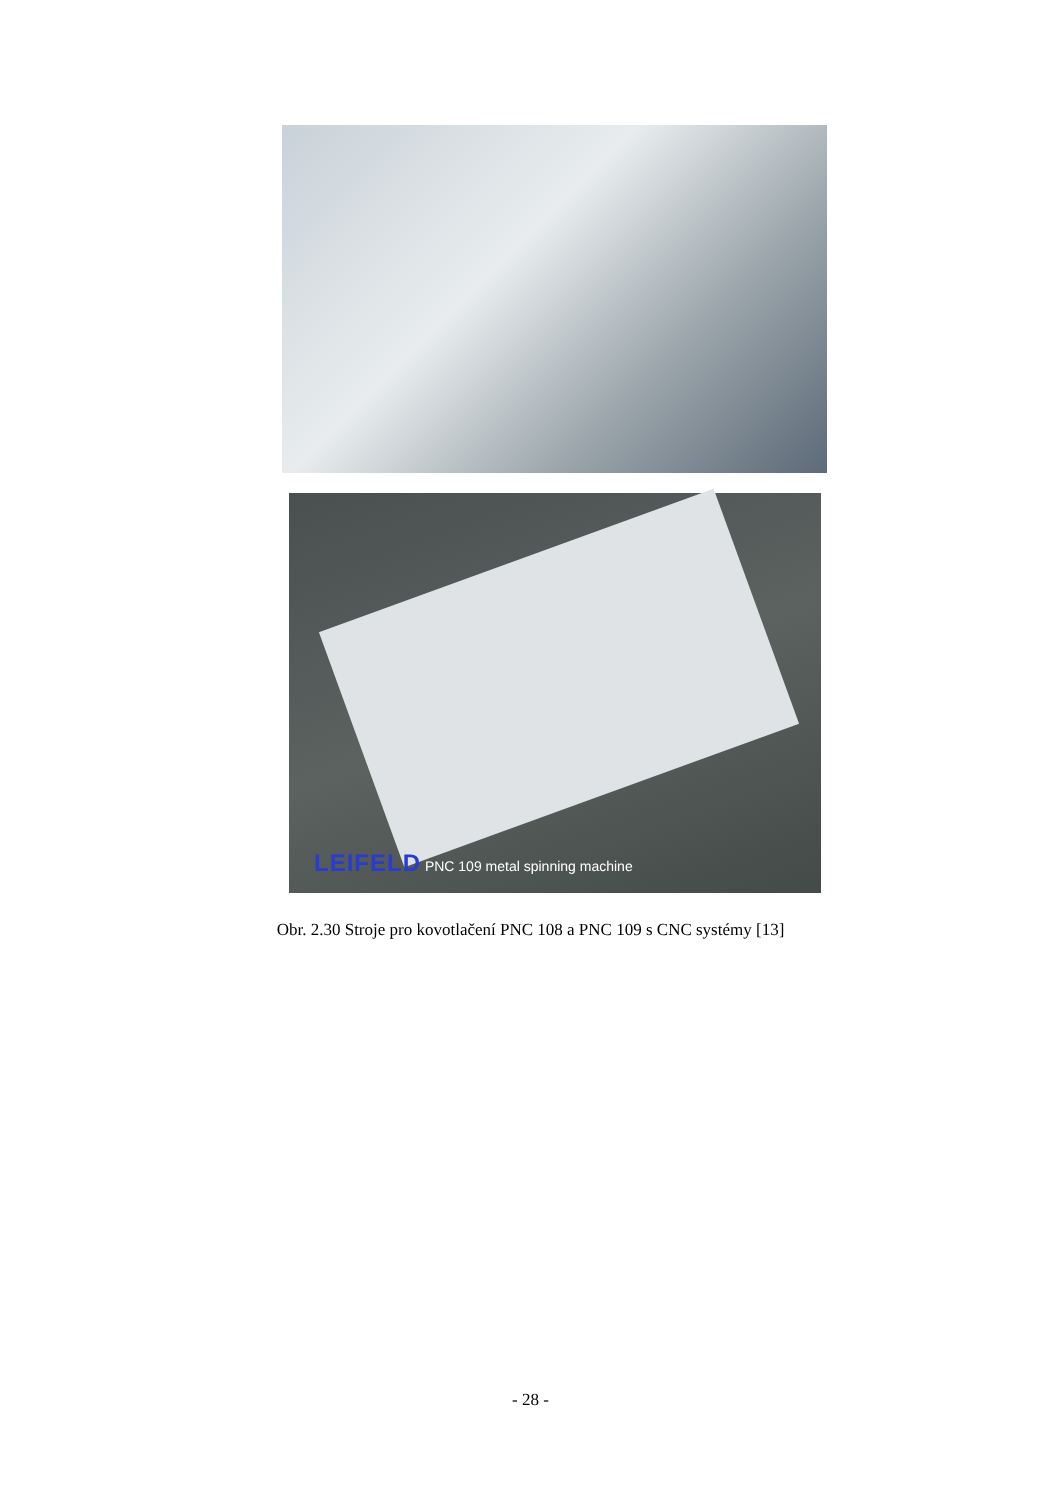LEIFELD PNC 109 metal spinning machine
Obr. 2.30 Stroje pro kovotlačení PNC 108 a PNC 109 s CNC systémy [13]
- 28 -